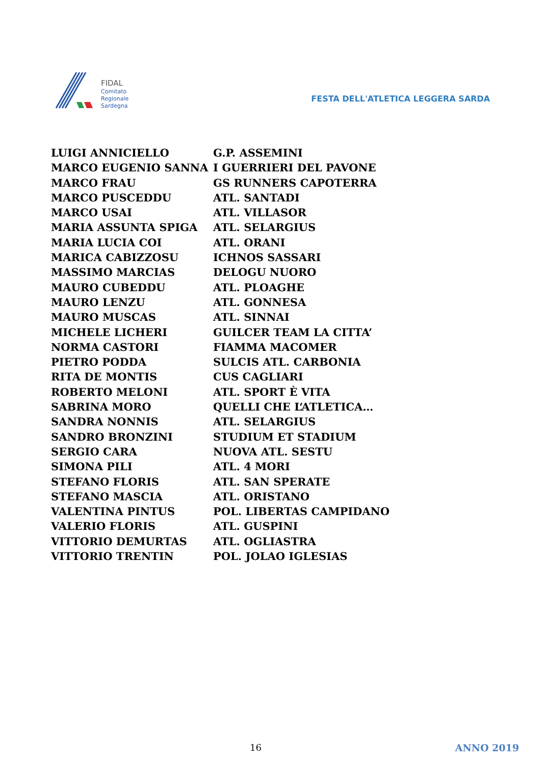FIDAL
Comitato
Regionale
Sardegna
FESTA DELL'ATLETICA LEGGERA SARDA
| LUIGI ANNICIELLO | G.P. ASSEMINI |
| MARCO EUGENIO SANNA | I GUERRIERI DEL PAVONE |
| MARCO FRAU | GS RUNNERS CAPOTERRA |
| MARCO PUSCEDDU | ATL. SANTADI |
| MARCO USAI | ATL. VILLASOR |
| MARIA ASSUNTA SPIGA | ATL. SELARGIUS |
| MARIA LUCIA COI | ATL. ORANI |
| MARICA CABIZZOSU | ICHNOS SASSARI |
| MASSIMO MARCIAS | DELOGU NUORO |
| MAURO CUBEDDU | ATL. PLOAGHE |
| MAURO LENZU | ATL. GONNESA |
| MAURO MUSCAS | ATL. SINNAI |
| MICHELE LICHERI | GUILCER TEAM LA CITTA’ |
| NORMA CASTORI | FIAMMA MACOMER |
| PIETRO PODDA | SULCIS ATL. CARBONIA |
| RITA DE MONTIS | CUS CAGLIARI |
| ROBERTO MELONI | ATL. SPORT È VITA |
| SABRINA MORO | QUELLI CHE L‘ATLETICA… |
| SANDRA NONNIS | ATL. SELARGIUS |
| SANDRO BRONZINI | STUDIUM ET STADIUM |
| SERGIO CARA | NUOVA ATL. SESTU |
| SIMONA PILI | ATL. 4 MORI |
| STEFANO FLORIS | ATL. SAN SPERATE |
| STEFANO MASCIA | ATL. ORISTANO |
| VALENTINA PINTUS | POL. LIBERTAS CAMPIDANO |
| VALERIO FLORIS | ATL. GUSPINI |
| VITTORIO DEMURTAS | ATL. OGLIASTRA |
| VITTORIO TRENTIN | POL. JOLAO IGLESIAS |
16 ANNO 2019